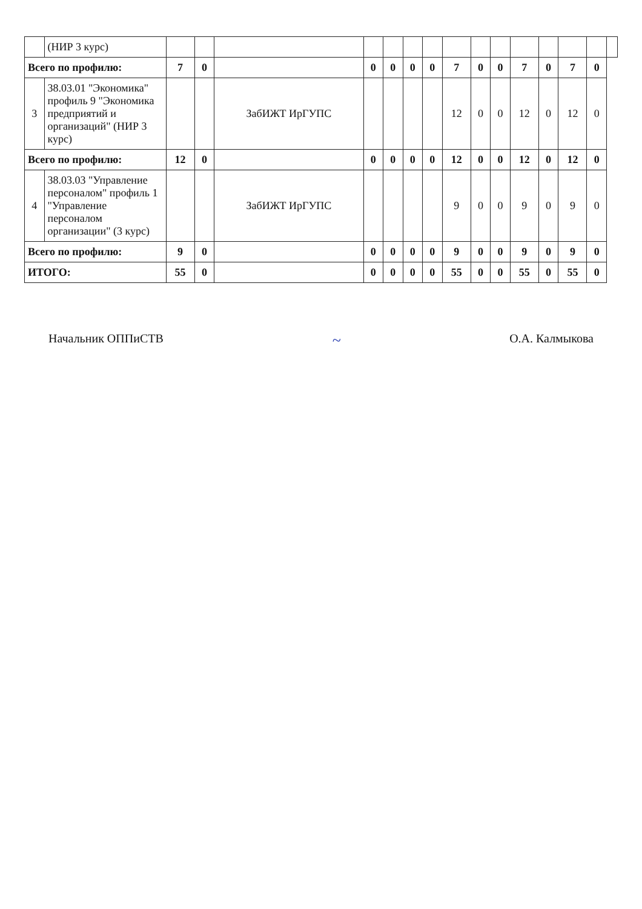| | (НИР 3 курс) | | | | | | | | | | | | | | | |
| Всего по профилю: | | 7 | 0 | | 0 | 0 | 0 | 0 | 7 | 0 | 0 | 7 | 0 | 7 | 0 | |
| 3 | 38.03.01 "Экономика" профиль 9 "Экономика предприятий и организаций" (НИР 3 курс) | | | ЗабИЖТ ИрГУПС | | | | | 12 | 0 | 0 | 12 | 0 | 12 | 0 | |
| Всего по профилю: | | 12 | 0 | | 0 | 0 | 0 | 0 | 12 | 0 | 0 | 12 | 0 | 12 | 0 | |
| 4 | 38.03.03 "Управление персоналом" профиль 1 "Управление персоналом организации" (3 курс) | | | ЗабИЖТ ИрГУПС | | | | | 9 | 0 | 0 | 9 | 0 | 9 | 0 | |
| Всего по профилю: | | 9 | 0 | | 0 | 0 | 0 | 0 | 9 | 0 | 0 | 9 | 0 | 9 | 0 | |
| ИТОГО: | | 55 | 0 | | 0 | 0 | 0 | 0 | 55 | 0 | 0 | 55 | 0 | 55 | 0 | |
Начальник ОППиСТВ ~ О.А. Калмыкова